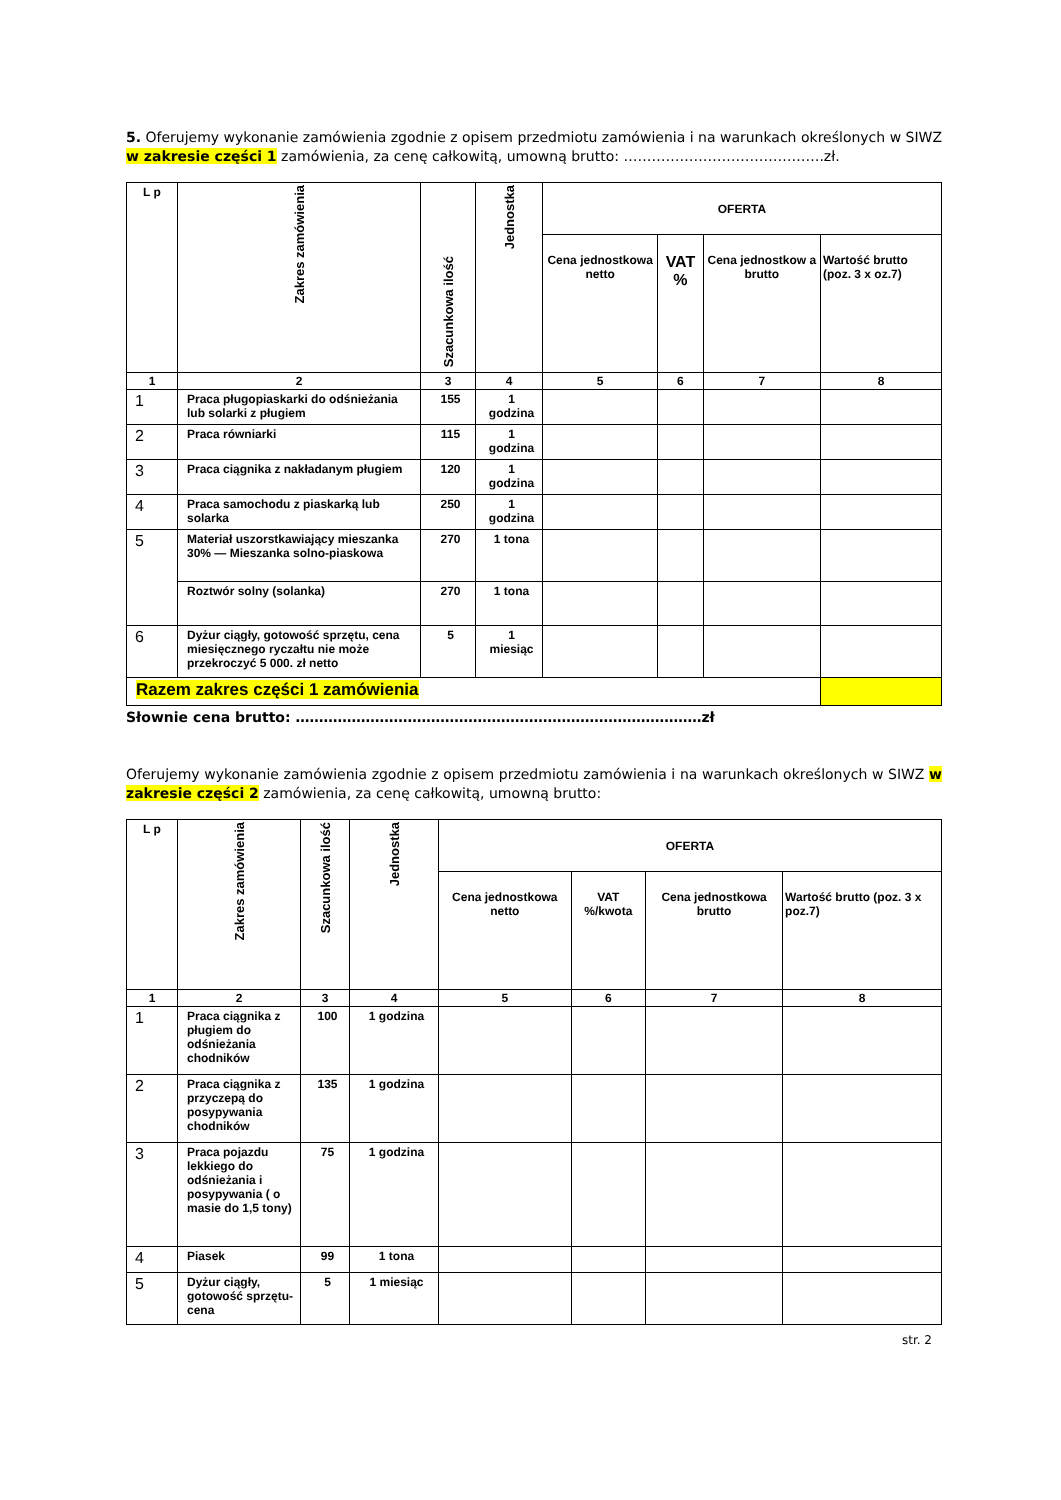5. Oferujemy wykonanie zamówienia zgodnie z opisem przedmiotu zamówienia i na warunkach określonych w SIWZ w zakresie części 1 zamówienia, za cenę całkowitą, umowną brutto: …………………………………….zł.
| L p | Zakres zamówienia | Szacunkowa ilość | Jednostka | OFERTA | | | |
| --- | --- | --- | --- | --- | --- | --- | --- |
| | | | | Cena jednostkowa netto | VAT % | Cena jednostkow a brutto | Wartość brutto (poz. 3 x oz.7) |
| 1 | 2 | 3 | 4 | 5 | 6 | 7 | 8 |
| 1 | Praca pługopiaskarki do odśnieżania lub solarki z pługiem | 155 | 1 godzina | | | | |
| 2 | Praca równiarki | 115 | 1 godzina | | | | |
| 3 | Praca ciągnika z nakładanym pługiem | 120 | 1 godzina | | | | |
| 4 | Praca samochodu z piaskarką lub solarka | 250 | 1 godzina | | | | |
| 5 | Materiał uszorstkawiający mieszanka 30% — Mieszanka solno-piaskowa | 270 | 1 tona | | | | |
| | Roztwór solny (solanka) | 270 | 1 tona | | | | |
| 6 | Dyżur ciągły, gotowość sprzętu, cena miesięcznego ryczałtu nie może przekroczyć 5 000. zł netto | 5 | 1 miesiąc | | | | |
| Razem zakres części 1 zamówienia | | | | | | | |
Słownie cena brutto: ……………………………………………………………………………zł
Oferujemy wykonanie zamówienia zgodnie z opisem przedmiotu zamówienia i na warunkach określonych w SIWZ w zakresie części 2 zamówienia, za cenę całkowitą, umowną brutto:
| L p | Zakres zamówienia | Szacunkowa ilość | Jednostka | OFERTA | | | |
| --- | --- | --- | --- | --- | --- | --- | --- |
| | | | | Cena jednostkowa netto | VAT %/kwota | Cena jednostkowa brutto | Wartość brutto (poz. 3 x poz.7) |
| 1 | 2 | 3 | 4 | 5 | 6 | 7 | 8 |
| 1 | Praca ciągnika z pługiem do odśnieżania chodników | 100 | 1 godzina | | | | |
| 2 | Praca ciągnika z przyczepą do posypywania chodników | 135 | 1 godzina | | | | |
| 3 | Praca pojazdu lekkiego do odśnieżania i posypywania ( o masie do 1,5 tony) | 75 | 1 godzina | | | | |
| 4 | Piasek | 99 | 1 tona | | | | |
| 5 | Dyżur ciągły, gotowość sprzętu- cena | 5 | 1 miesiąc | | | | |
str. 2